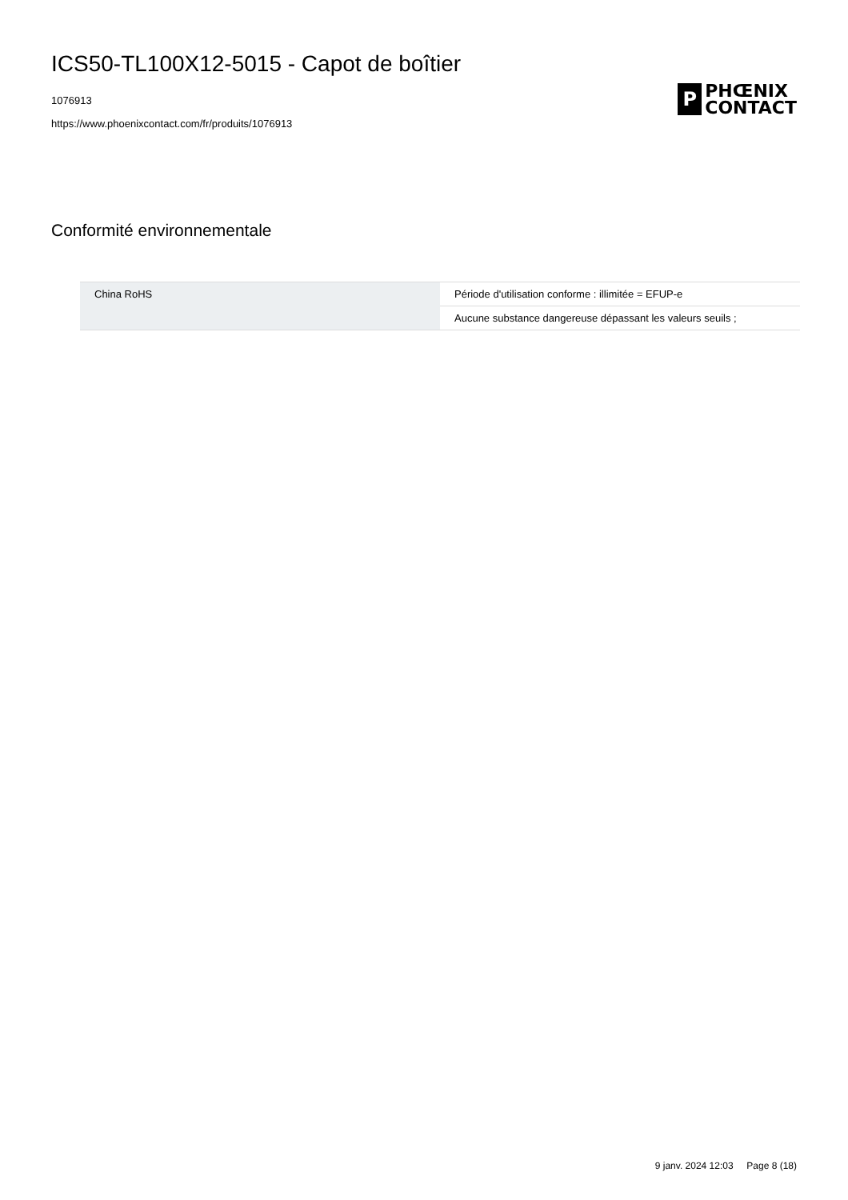ICS50-TL100X12-5015 - Capot de boîtier
1076913
https://www.phoenixcontact.com/fr/produits/1076913
P
PHŒNIX
CONTACT
Conformité environnementale
| China RoHS | Période d'utilisation conforme : illimitée = EFUP-e |
| | Aucune substance dangereuse dépassant les valeurs seuils ; |
9 janv. 2024 12:03 Page 8 (18)